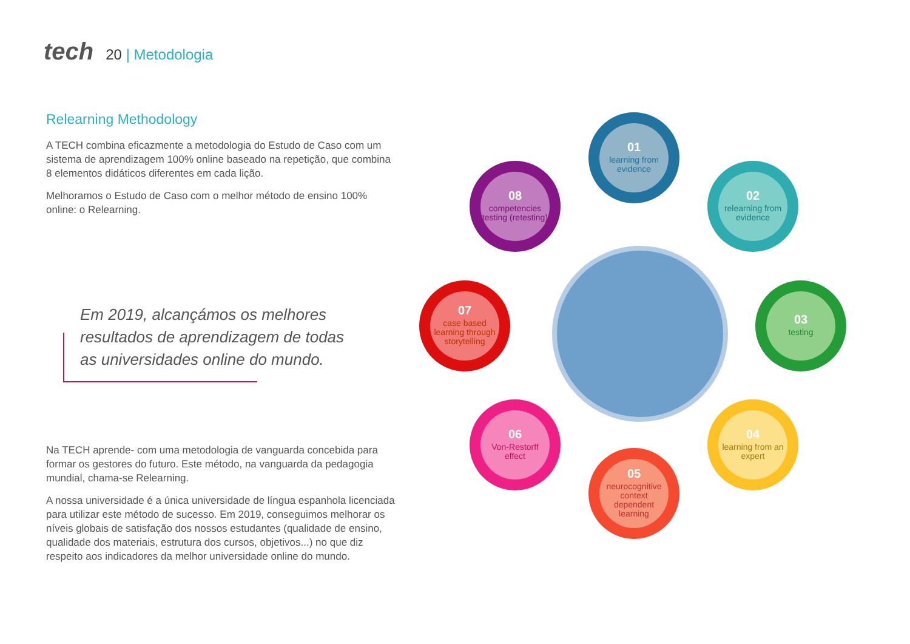tech
20 | Metodologia
Relearning Methodology
A TECH combina eficazmente a metodologia do Estudo de Caso com um sistema de aprendizagem 100% online baseado na repetição, que combina 8 elementos didáticos diferentes em cada lição.
Melhoramos o Estudo de Caso com o melhor método de ensino 100% online: o Relearning.
Em 2019, alcançámos os melhores resultados de aprendizagem de todas as universidades online do mundo.
Na TECH aprende- com uma metodologia de vanguarda concebida para formar os gestores do futuro. Este método, na vanguarda da pedagogia mundial, chama-se Relearning.
A nossa universidade é a única universidade de língua espanhola licenciada para utilizar este método de sucesso. Em 2019, conseguimos melhorar os níveis globais de satisfação dos nossos estudantes (qualidade de ensino, qualidade dos materiais, estrutura dos cursos, objetivos...) no que diz respeito aos indicadores da melhor universidade online do mundo.
01
learning from evidence
02
relearning from evidence
03
testing
04
learning from an expert
05
neurocognitive context dependent learning
06
Von-Restorff effect
07
case based learning through storytelling
08
competencies testing (retesting)